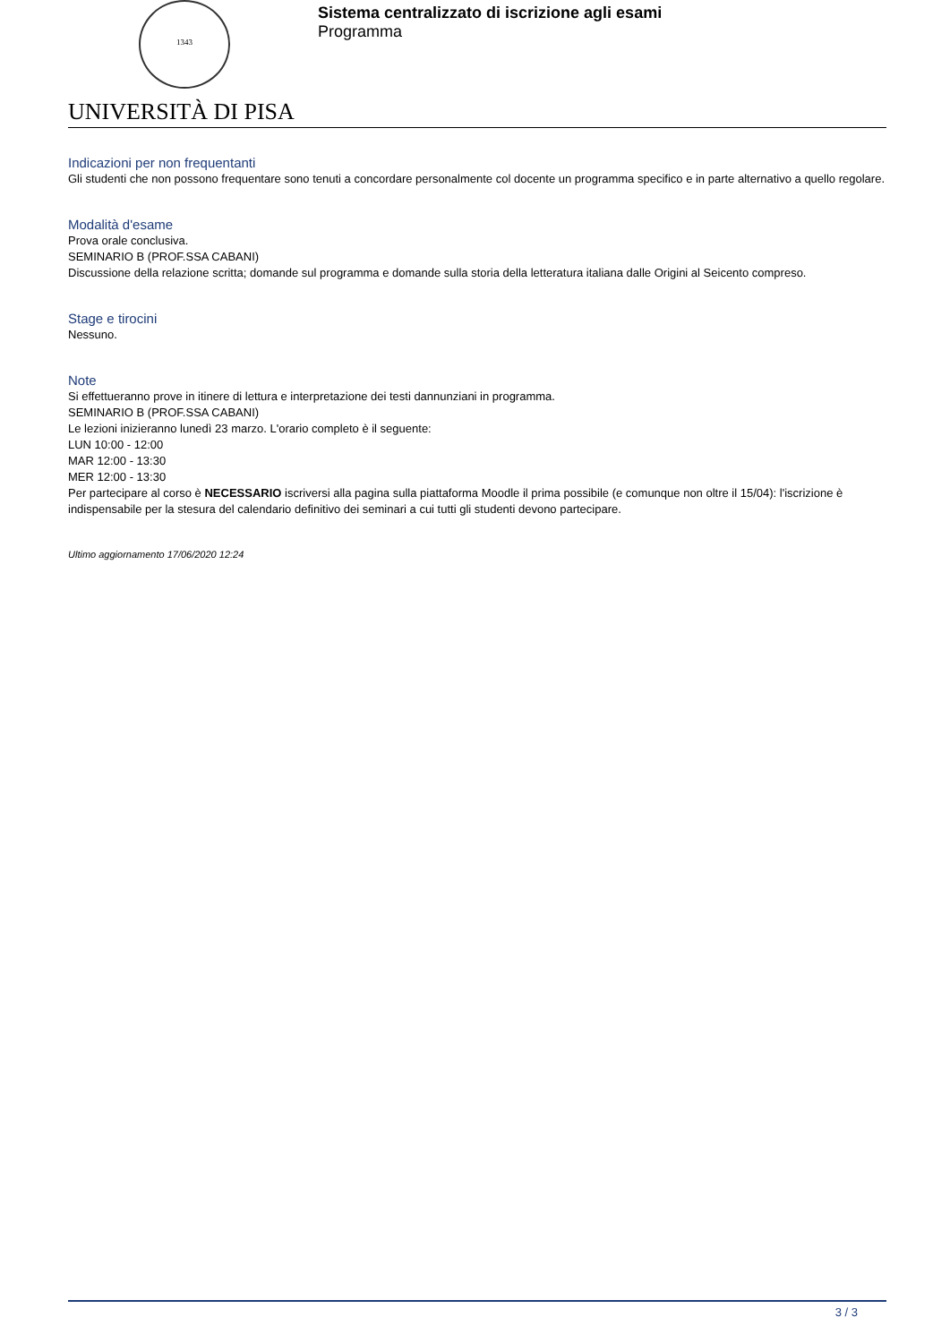1343
Sistema centralizzato di iscrizione agli esami
Programma
UNIVERSITÀ DI PISA
Indicazioni per non frequentanti
Gli studenti che non possono frequentare sono tenuti a concordare personalmente col docente un programma specifico e in parte alternativo a quello regolare.
Modalità d'esame
Prova orale conclusiva.
SEMINARIO B (PROF.SSA CABANI)
Discussione della relazione scritta; domande sul programma e domande sulla storia della letteratura italiana dalle Origini al Seicento compreso.
Stage e tirocini
Nessuno.
Note
Si effettueranno prove in itinere di lettura e interpretazione dei testi dannunziani in programma.
SEMINARIO B (PROF.SSA CABANI)
Le lezioni inizieranno lunedì 23 marzo. L'orario completo è il seguente:
LUN 10:00 - 12:00
MAR 12:00 - 13:30
MER 12:00 - 13:30
Per partecipare al corso è NECESSARIO iscriversi alla pagina sulla piattaforma Moodle il prima possibile (e comunque non oltre il 15/04): l'iscrizione è indispensabile per la stesura del calendario definitivo dei seminari a cui tutti gli studenti devono partecipare.
Ultimo aggiornamento 17/06/2020 12:24
3 / 3